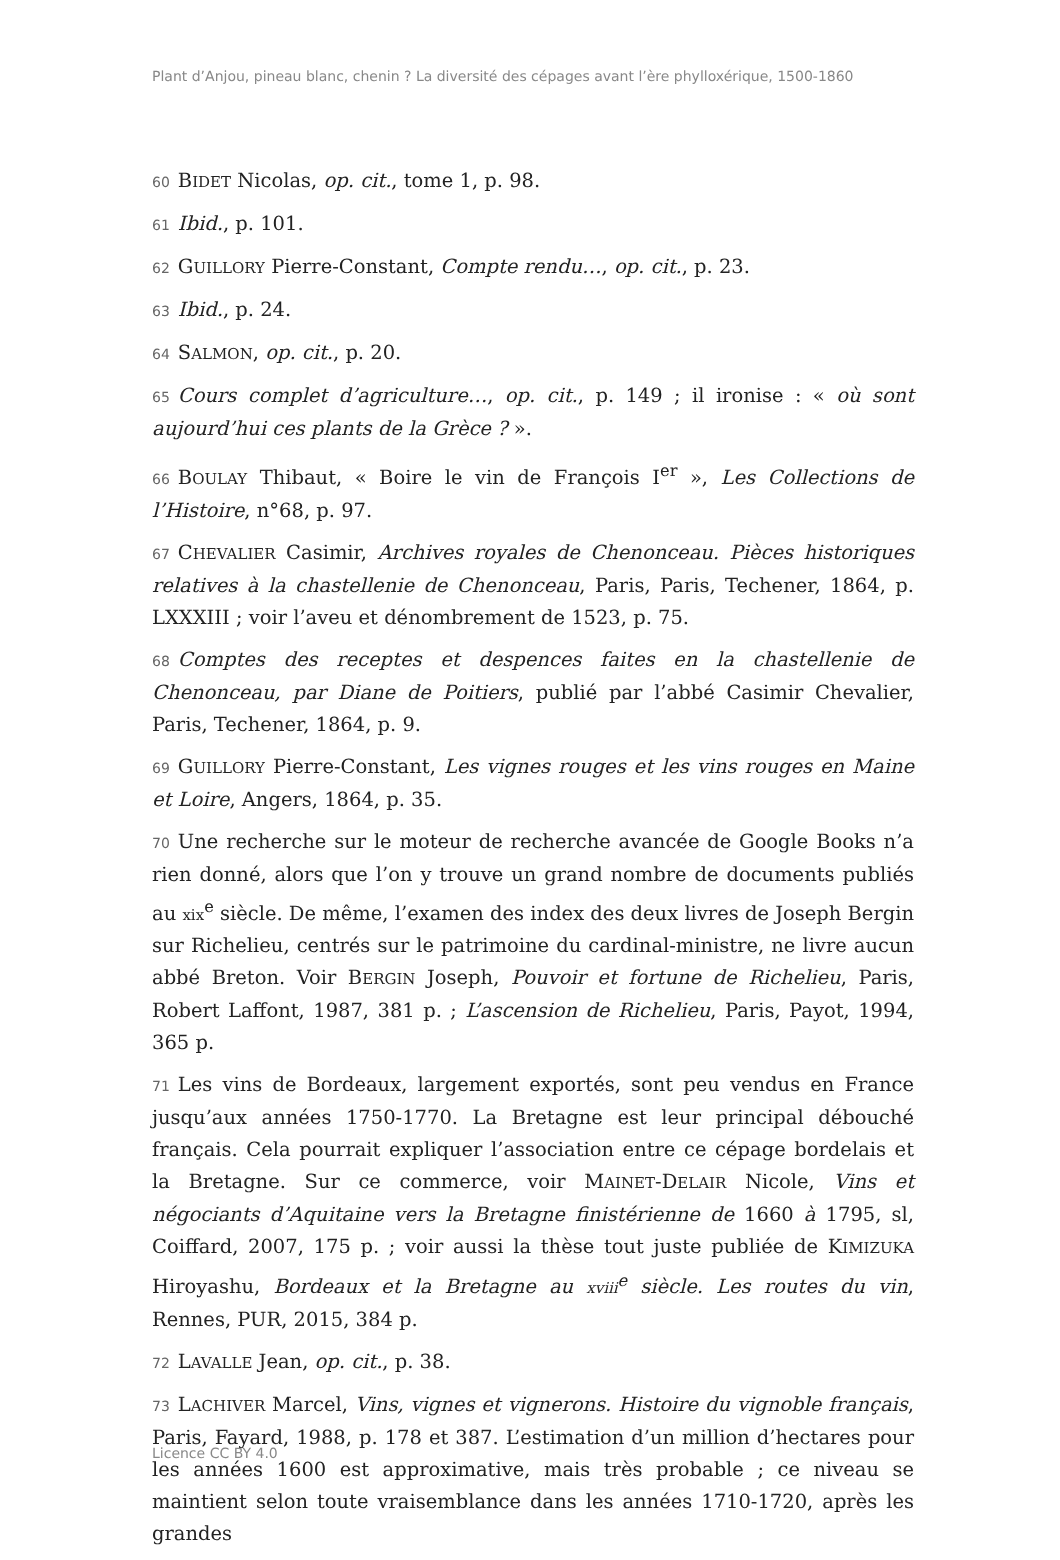Plant d’Anjou, pineau blanc, chenin ? La diversité des cépages avant l’ère phylloxérique, 1500-1860
60 BIDET Nicolas, op. cit., tome 1, p. 98.
61 Ibid., p. 101.
62 GUILLORY Pierre-Constant, Compte rendu…, op. cit., p. 23.
63 Ibid., p. 24.
64 SALMON, op. cit., p. 20.
65 Cours complet d’agriculture…, op. cit., p. 149 ; il ironise : « où sont aujourd’hui ces plants de la Grèce ? ».
66 BOULAY Thibaut, « Boire le vin de François I<sup>er</sup> », Les Collections de l’Histoire, n°68, p. 97.
67 CHEVALIER Casimir, Archives royales de Chenonceau. Pièces historiques relatives à la chastellenie de Chenonceau, Paris, Paris, Techener, 1864, p. LXXXIII ; voir l’aveu et dénombrement de 1523, p. 75.
68 Comptes des receptes et despences faites en la chastellenie de Chenonceau, par Diane de Poitiers, publié par l’abbé Casimir Chevalier, Paris, Techener, 1864, p. 9.
69 GUILLORY Pierre-Constant, Les vignes rouges et les vins rouges en Maine et Loire, Angers, 1864, p. 35.
70 Une recherche sur le moteur de recherche avancée de Google Books n’a rien donné, alors que l’on y trouve un grand nombre de documents publiés au xix<sup>e</sup> siècle. De même, l’examen des index des deux livres de Joseph Bergin sur Richelieu, centrés sur le patrimoine du cardinal-ministre, ne livre aucun abbé Breton. Voir BERGIN Joseph, Pouvoir et fortune de Richelieu, Paris, Robert Laffont, 1987, 381 p. ; L’ascension de Richelieu, Paris, Payot, 1994, 365 p.
71 Les vins de Bordeaux, largement exportés, sont peu vendus en France jusqu’aux années 1750-1770. La Bretagne est leur principal débouché français. Cela pourrait expliquer l’association entre ce cépage bordelais et la Bretagne. Sur ce commerce, voir MAINET-DELAIR Nicole, Vins et négociants d’Aquitaine vers la Bretagne finistérienne de 1660 à 1795, sl, Coiffard, 2007, 175 p. ; voir aussi la thèse tout juste publiée de KIMIZUKA Hiroyashu, Bordeaux et la Bretagne au xviii<sup>e</sup> siècle. Les routes du vin, Rennes, PUR, 2015, 384 p.
72 LAVALLE Jean, op. cit., p. 38.
73 LACHIVER Marcel, Vins, vignes et vignerons. Histoire du vignoble français, Paris, Fayard, 1988, p. 178 et 387. L’estimation d’un million d’hectares pour les années 1600 est approximative, mais très probable ; ce niveau se maintient selon toute vraisemblance dans les années 1710-1720, après les grandes
Licence CC BY 4.0